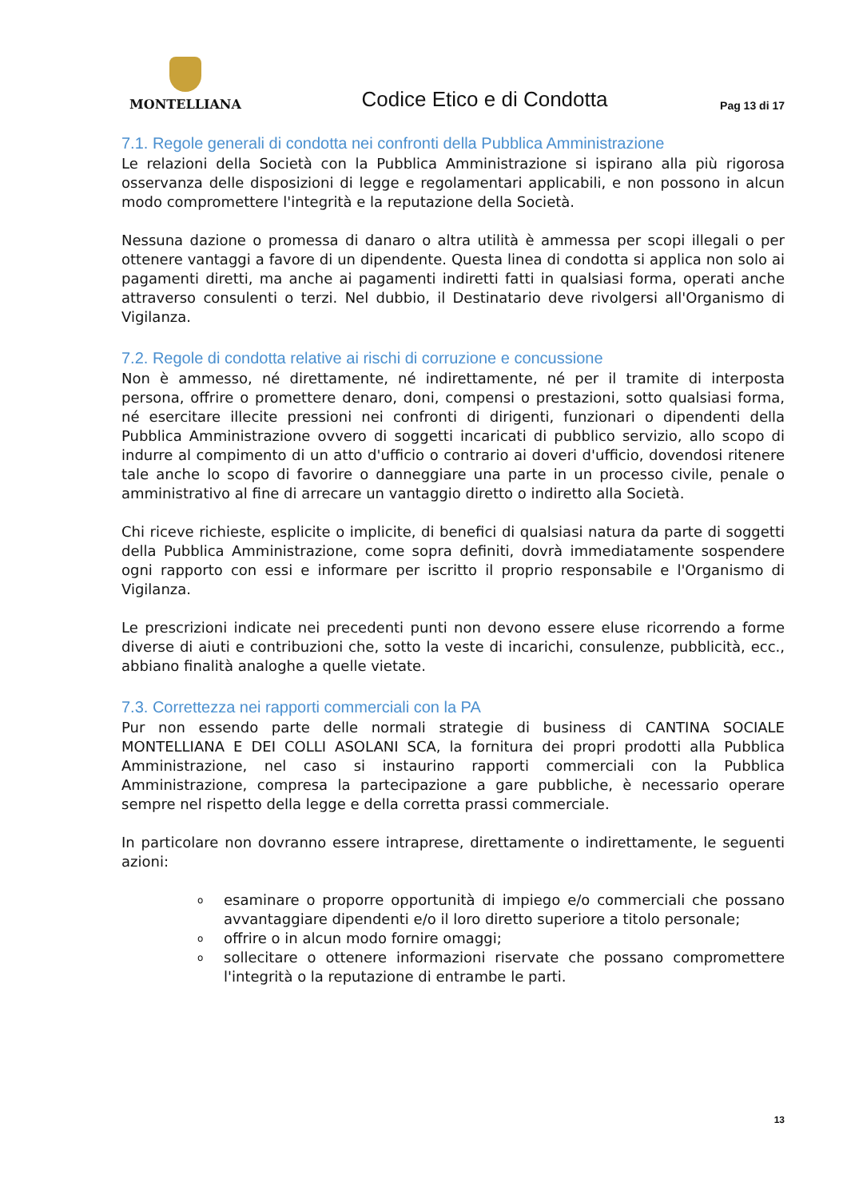MONTELLIANA
Codice Etico e di Condotta
Pag 13 di 17
7.1. Regole generali di condotta nei confronti della Pubblica Amministrazione
Le relazioni della Società con la Pubblica Amministrazione si ispirano alla più rigorosa osservanza delle disposizioni di legge e regolamentari applicabili, e non possono in alcun modo compromettere l'integrità e la reputazione della Società.
Nessuna dazione o promessa di danaro o altra utilità è ammessa per scopi illegali o per ottenere vantaggi a favore di un dipendente. Questa linea di condotta si applica non solo ai pagamenti diretti, ma anche ai pagamenti indiretti fatti in qualsiasi forma, operati anche attraverso consulenti o terzi. Nel dubbio, il Destinatario deve rivolgersi all'Organismo di Vigilanza.
7.2. Regole di condotta relative ai rischi di corruzione e concussione
Non è ammesso, né direttamente, né indirettamente, né per il tramite di interposta persona, offrire o promettere denaro, doni, compensi o prestazioni, sotto qualsiasi forma, né esercitare illecite pressioni nei confronti di dirigenti, funzionari o dipendenti della Pubblica Amministrazione ovvero di soggetti incaricati di pubblico servizio, allo scopo di indurre al compimento di un atto d'ufficio o contrario ai doveri d'ufficio, dovendosi ritenere tale anche lo scopo di favorire o danneggiare una parte in un processo civile, penale o amministrativo al fine di arrecare un vantaggio diretto o indiretto alla Società.
Chi riceve richieste, esplicite o implicite, di benefici di qualsiasi natura da parte di soggetti della Pubblica Amministrazione, come sopra definiti, dovrà immediatamente sospendere ogni rapporto con essi e informare per iscritto il proprio responsabile e l'Organismo di Vigilanza.
Le prescrizioni indicate nei precedenti punti non devono essere eluse ricorrendo a forme diverse di aiuti e contribuzioni che, sotto la veste di incarichi, consulenze, pubblicità, ecc., abbiano finalità analoghe a quelle vietate.
7.3. Correttezza nei rapporti commerciali con la PA
Pur non essendo parte delle normali strategie di business di CANTINA SOCIALE MONTELLIANA E DEI COLLI ASOLANI SCA, la fornitura dei propri prodotti alla Pubblica Amministrazione, nel caso si instaurino rapporti commerciali con la Pubblica Amministrazione, compresa la partecipazione a gare pubbliche, è necessario operare sempre nel rispetto della legge e della corretta prassi commerciale.
In particolare non dovranno essere intraprese, direttamente o indirettamente, le seguenti azioni:
oesaminare o proporre opportunità di impiego e/o commerciali che possano avvantaggiare dipendenti e/o il loro diretto superiore a titolo personale;
ooffrire o in alcun modo fornire omaggi;
osollecitare o ottenere informazioni riservate che possano compromettere l'integrità o la reputazione di entrambe le parti.
13